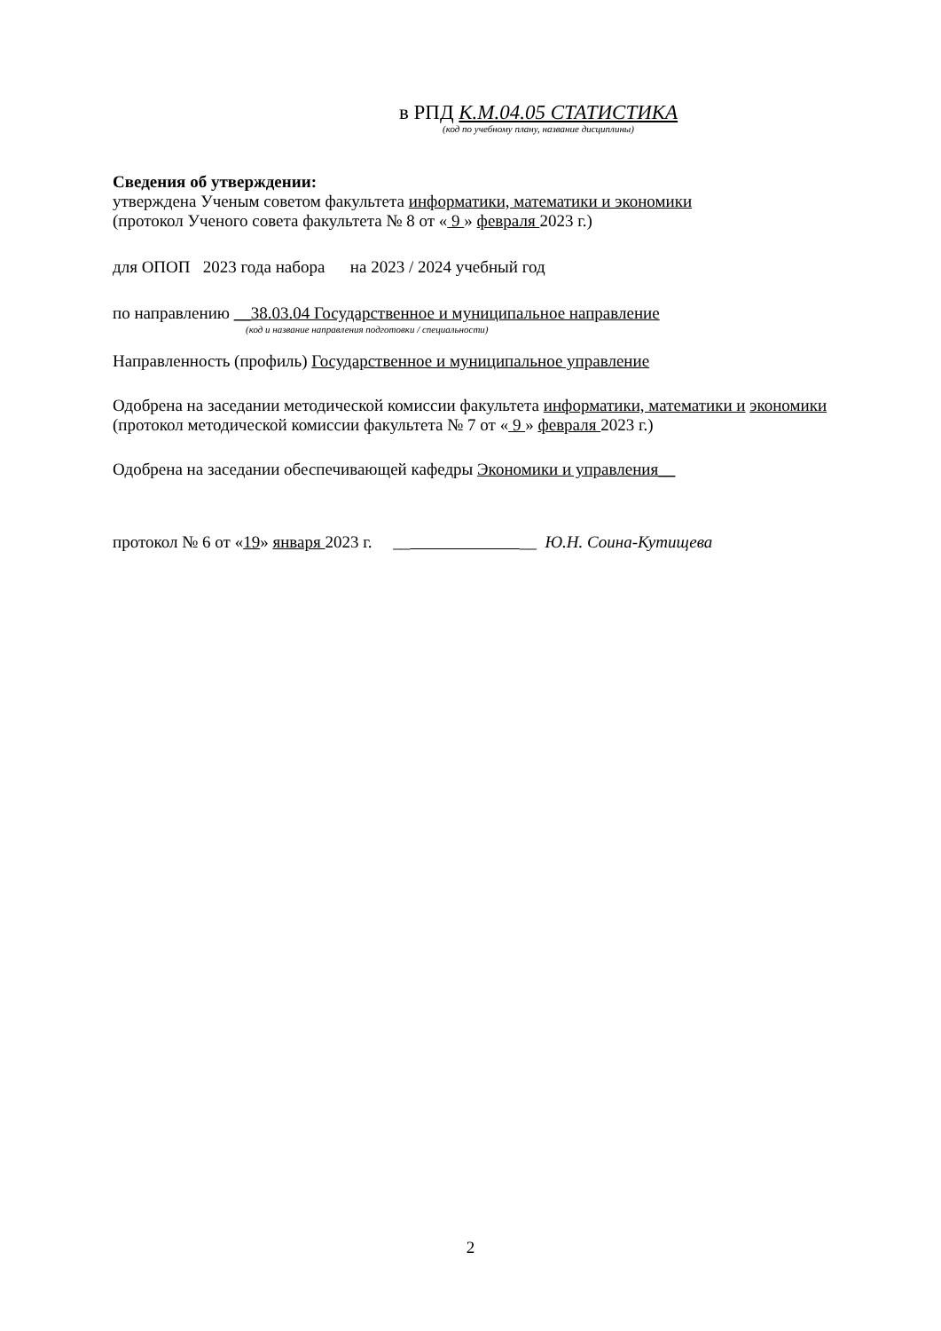в РПД К.М.04.05 СТАТИСТИКА
(код по учебному плану, название дисциплины)
Сведения об утверждении:
утверждена Ученым советом факультета информатики, математики и экономики
(протокол Ученого совета факультета № 8 от « 9 » февраля 2023 г.)
для ОПОП 2023 года набора на 2023 / 2024 учебный год
по направлению __38.03.04 Государственное и муниципальное направление
(код и название направления подготовки / специальности)
Направленность (профиль) Государственное и муниципальное управление
Одобрена на заседании методической комиссии факультета информатики, математики и экономики (протокол методической комиссии факультета № 7 от « 9 » февраля 2023 г.)
Одобрена на заседании обеспечивающей кафедры Экономики и управления__
протокол № 6 от «19» января 2023 г. __ __ Ю.Н. Соина-Кутищева
2